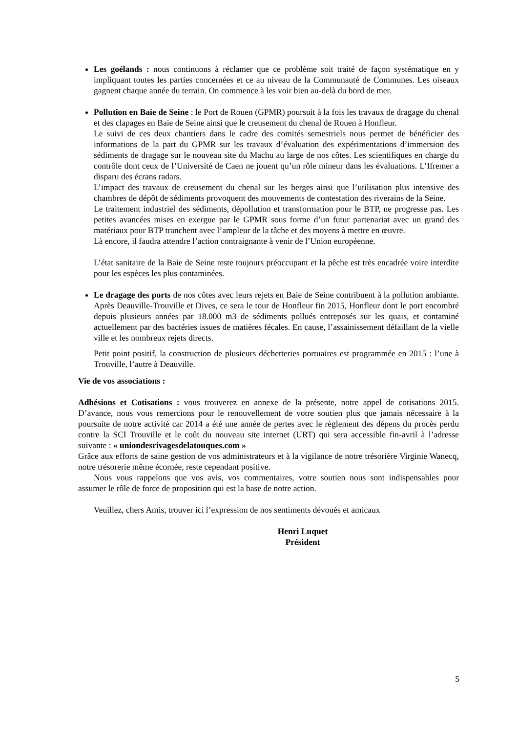Les goélands : nous continuons à réclamer que ce problème soit traité de façon systématique en y impliquant toutes les parties concernées et ce au niveau de la Communauté de Communes. Les oiseaux gagnent chaque année du terrain. On commence à les voir bien au-delà du bord de mer.
Pollution en Baie de Seine : le Port de Rouen (GPMR) poursuit à la fois les travaux de dragage du chenal et des clapages en Baie de Seine ainsi que le creusement du chenal de Rouen à Honfleur.
Le suivi de ces deux chantiers dans le cadre des comités semestriels nous permet de bénéficier des informations de la part du GPMR sur les travaux d’évaluation des expérimentations d’immersion des sédiments de dragage sur le nouveau site du Machu au large de nos côtes. Les scientifiques en charge du contrôle dont ceux de l’Université de Caen ne jouent qu’un rôle mineur dans les évaluations. L’Ifremer a disparu des écrans radars.
L’impact des travaux de creusement du chenal sur les berges ainsi que l’utilisation plus intensive des chambres de dépôt de sédiments provoquent des mouvements de contestation des riverains de la Seine.
Le traitement industriel des sédiments, dépollution et transformation pour le BTP, ne progresse pas. Les petites avancées mises en exergue par le GPMR sous forme d’un futur partenariat avec un grand des matériaux pour BTP tranchent avec l’ampleur de la tâche et des moyens à mettre en œuvre.
Là encore, il faudra attendre l’action contraignante à venir de l’Union européenne.
L’état sanitaire de la Baie de Seine reste toujours préoccupant et la pêche est très encadrée voire interdite pour les espèces les plus contaminées.
Le dragage des ports de nos côtes avec leurs rejets en Baie de Seine contribuent à la pollution ambiante. Après Deauville-Trouville et Dives, ce sera le tour de Honfleur fin 2015, Honfleur dont le port encombré depuis plusieurs années par 18.000 m3 de sédiments pollués entreposés sur les quais, et contaminé actuellement par des bactéries issues de matières fécales. En cause, l’assainissement défaillant de la vielle ville et les nombreux rejets directs.
Petit point positif, la construction de plusieurs déchetteries portuaires est programmée en 2015 : l’une à Trouville, l’autre à Deauville.
Vie de vos associations :
Adhésions et Cotisations : vous trouverez en annexe de la présente, notre appel de cotisations 2015. D’avance, nous vous remercions pour le renouvellement de votre soutien plus que jamais nécessaire à la poursuite de notre activité car 2014 a été une année de pertes avec le règlement des dépens du procès perdu contre la SCI Trouville et le coût du nouveau site internet (URT) qui sera accessible fin-avril à l’adresse suivante : « uniondesrivagesdelatouques.com »
Grâce aux efforts de saine gestion de vos administrateurs et à la vigilance de notre trésorière Virginie Wanecq, notre trésorerie même écornée, reste cependant positive.
Nous vous rappelons que vos avis, vos commentaires, votre soutien nous sont indispensables pour assumer le rôle de force de proposition qui est la base de notre action.
Veuillez, chers Amis, trouver ici l’expression de nos sentiments dévoués et amicaux
Henri Luquet
Président
5